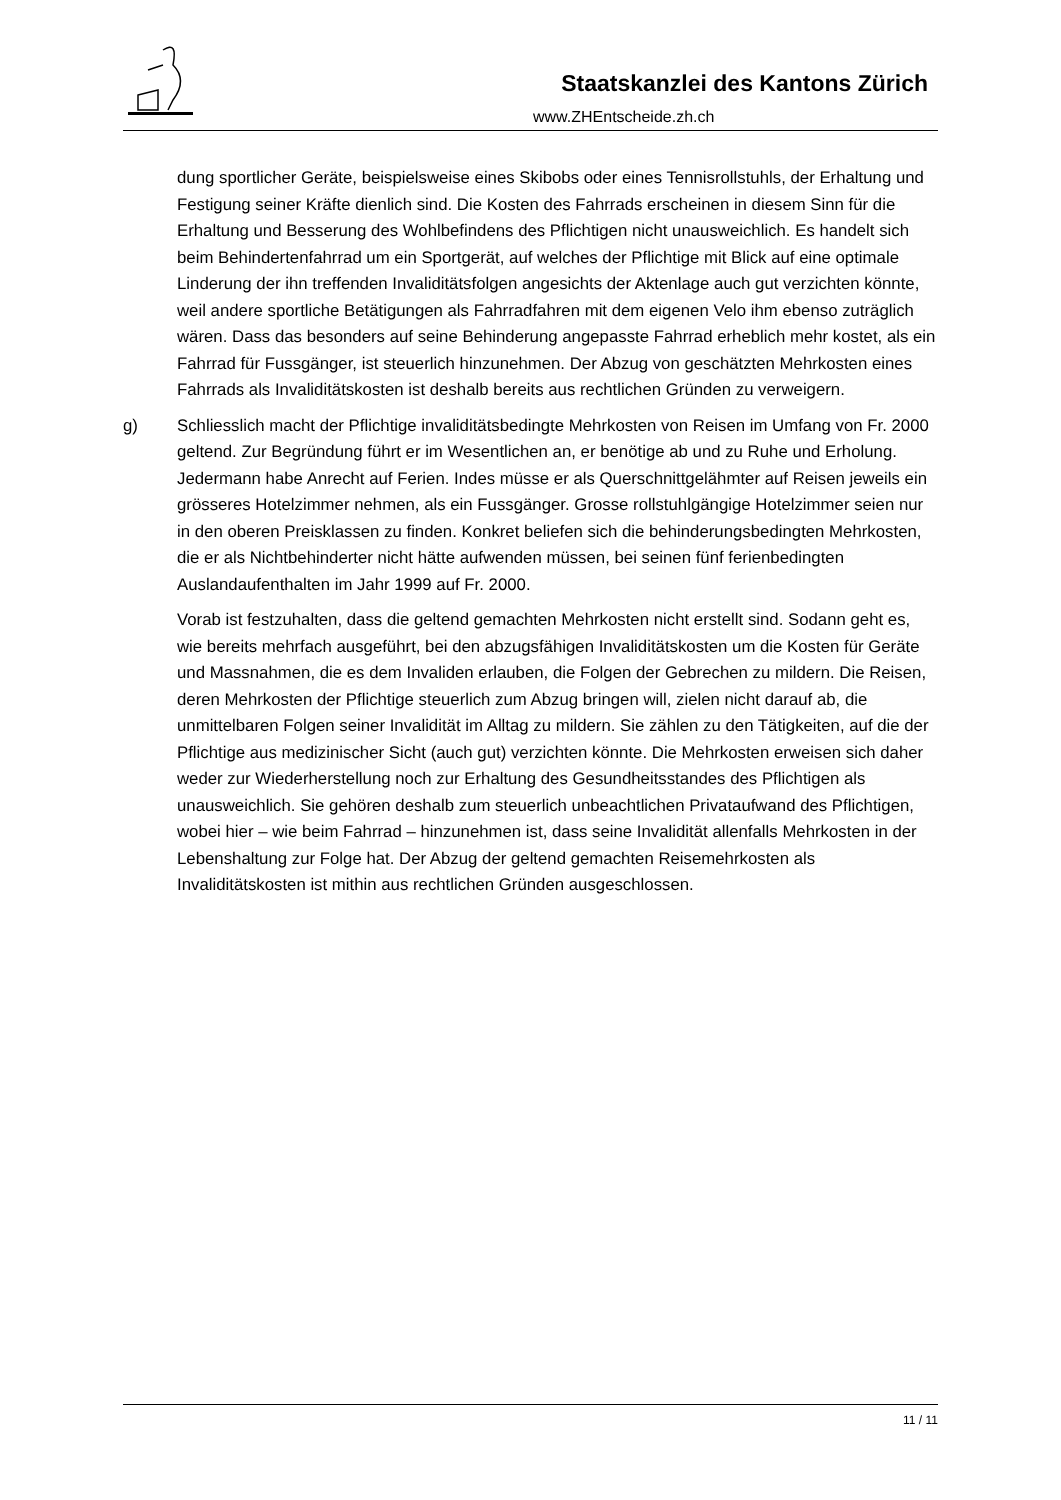Staatskanzlei des Kantons Zürich
www.ZHEntscheide.zh.ch
dung sportlicher Geräte, beispielsweise eines Skibobs oder eines Tennisrollstuhls, der Erhaltung und Festigung seiner Kräfte dienlich sind. Die Kosten des Fahrrads erscheinen in diesem Sinn für die Erhaltung und Besserung des Wohlbefindens des Pflichtigen nicht unausweichlich. Es handelt sich beim Behindertenfahrrad um ein Sportgerät, auf welches der Pflichtige mit Blick auf eine optimale Linderung der ihn treffenden Invaliditätsfolgen angesichts der Aktenlage auch gut verzichten könnte, weil andere sportliche Betätigungen als Fahrradfahren mit dem eigenen Velo ihm ebenso zuträglich wären. Dass das besonders auf seine Behinderung angepasste Fahrrad erheblich mehr kostet, als ein Fahrrad für Fussgänger, ist steuerlich hinzunehmen. Der Abzug von geschätzten Mehrkosten eines Fahrrads als Invaliditätskosten ist deshalb bereits aus rechtlichen Gründen zu verweigern.
g) Schliesslich macht der Pflichtige invaliditätsbedingte Mehrkosten von Reisen im Umfang von Fr. 2000 geltend. Zur Begründung führt er im Wesentlichen an, er benötige ab und zu Ruhe und Erholung. Jedermann habe Anrecht auf Ferien. Indes müsse er als Querschnittgelähmter auf Reisen jeweils ein grösseres Hotelzimmer nehmen, als ein Fussgänger. Grosse rollstuhlgängige Hotelzimmer seien nur in den oberen Preisklassen zu finden. Konkret beliefen sich die behinderungsbedingten Mehrkosten, die er als Nichtbehinderter nicht hätte aufwenden müssen, bei seinen fünf ferienbedingten Auslandaufenthalten im Jahr 1999 auf Fr. 2000.
Vorab ist festzuhalten, dass die geltend gemachten Mehrkosten nicht erstellt sind. Sodann geht es, wie bereits mehrfach ausgeführt, bei den abzugsfähigen Invaliditätskosten um die Kosten für Geräte und Massnahmen, die es dem Invaliden erlauben, die Folgen der Gebrechen zu mildern. Die Reisen, deren Mehrkosten der Pflichtige steuerlich zum Abzug bringen will, zielen nicht darauf ab, die unmittelbaren Folgen seiner Invalidität im Alltag zu mildern. Sie zählen zu den Tätigkeiten, auf die der Pflichtige aus medizinischer Sicht (auch gut) verzichten könnte. Die Mehrkosten erweisen sich daher weder zur Wiederherstellung noch zur Erhaltung des Gesundheitsstandes des Pflichtigen als unausweichlich. Sie gehören deshalb zum steuerlich unbeachtlichen Privataufwand des Pflichtigen, wobei hier – wie beim Fahrrad – hinzunehmen ist, dass seine Invalidität allenfalls Mehrkosten in der Lebenshaltung zur Folge hat. Der Abzug der geltend gemachten Reisemehrkosten als Invaliditätskosten ist mithin aus rechtlichen Gründen ausgeschlossen.
11 / 11